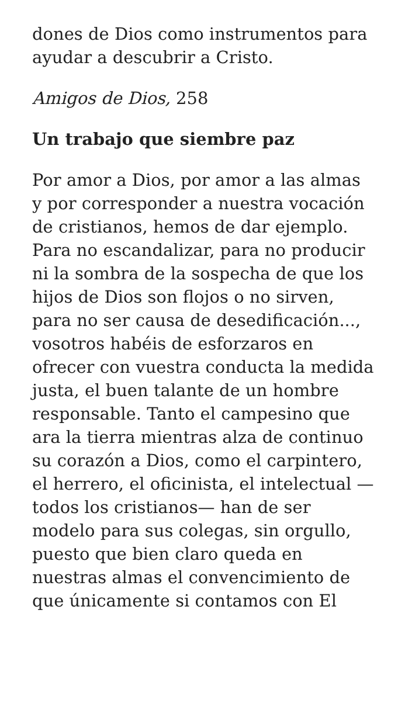dones de Dios como instrumentos para ayudar a descubrir a Cristo.
Amigos de Dios, 258
Un trabajo que siembre paz
Por amor a Dios, por amor a las almas y por corresponder a nuestra vocación de cristianos, hemos de dar ejemplo. Para no escandalizar, para no producir ni la sombra de la sospecha de que los hijos de Dios son flojos o no sirven, para no ser causa de desedificación..., vosotros habéis de esforzaros en ofrecer con vuestra conducta la medida justa, el buen talante de un hombre responsable. Tanto el campesino que ara la tierra mientras alza de continuo su corazón a Dios, como el carpintero, el herrero, el oficinista, el intelectual —todos los cristianos— han de ser modelo para sus colegas, sin orgullo, puesto que bien claro queda en nuestras almas el convencimiento de que únicamente si contamos con El